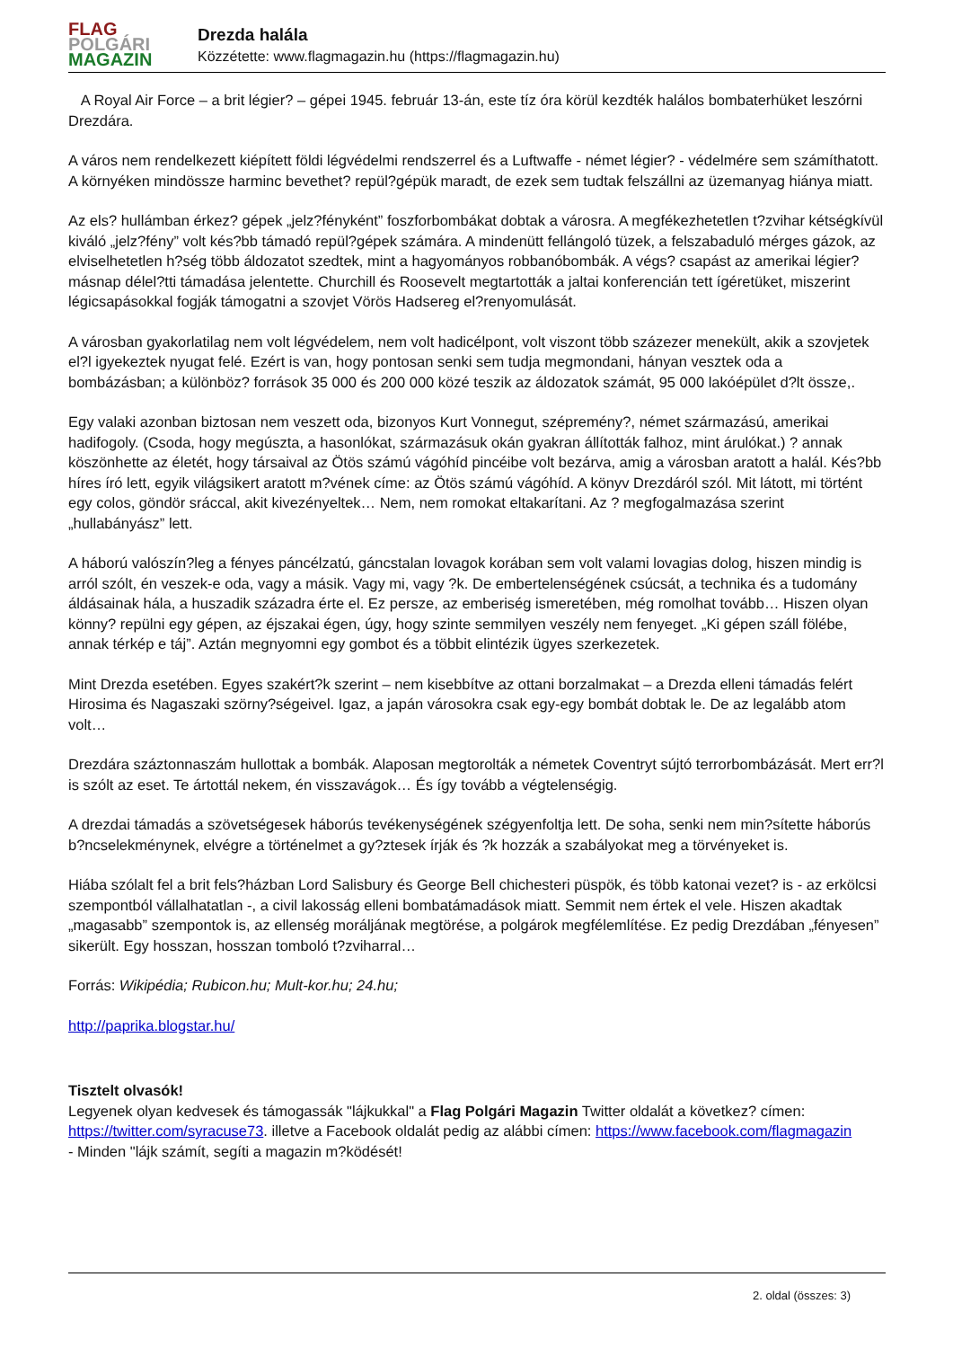FLAG
POLGÁRI
MAGAZIN
Drezda halála
Közzétette: www.flagmagazin.hu (https://flagmagazin.hu)
A Royal Air Force – a brit légier? – gépei 1945. február 13-án, este tíz óra körül kezdték halálos bombaterhüket leszórni Drezdára.
A város nem rendelkezett kiépített földi légvédelmi rendszerrel és a Luftwaffe - német légier? - védelmére sem számíthatott. A környéken mindössze harminc bevethet? repül?gépük maradt, de ezek sem tudtak felszállni az üzemanyag hiánya miatt.
Az els? hullámban érkez? gépek „jelz?fényként” foszforbombákat dobtak a városra. A megfékezhetetlen t?zvihar kétségkívül kiváló „jelz?fény” volt kés?bb támadó repül?gépek számára. A mindenütt fellángoló tüzek, a felszabaduló mérges gázok, az elviselhetetlen h?ség több áldozatot szedtek, mint a hagyományos robbanóbombák. A végs? csapást az amerikai légier? másnap délel?tti támadása jelentette. Churchill és Roosevelt megtartották a jaltai konferencián tett ígéretüket, miszerint légicsapásokkal fogják támogatni a szovjet Vörös Hadsereg el?renyomulását.
A városban gyakorlatilag nem volt légvédelem, nem volt hadicélpont, volt viszont több százezer menekült, akik a szovjetek el?l igyekeztek nyugat felé. Ezért is van, hogy pontosan senki sem tudja megmondani, hányan vesztek oda a bombázásban; a különböz? források 35 000 és 200 000 közé teszik az áldozatok számát, 95 000 lakóépület d?lt össze,.
Egy valaki azonban biztosan nem veszett oda, bizonyos Kurt Vonnegut, szépremény?, német származású, amerikai hadifogoly. (Csoda, hogy megúszta, a hasonlókat, származásuk okán gyakran állították falhoz, mint árulókat.) ? annak köszönhette az életét, hogy társaival az Ötös számú vágóhíd pincéibe volt bezárva, amig a városban aratott a halál. Kés?bb híres író lett, egyik világsikert aratott m?vének címe: az Ötös számú vágóhíd. A könyv Drezdáról szól. Mit látott, mi történt egy colos, göndör sráccal, akit kivezényeltek… Nem, nem romokat eltakarítani. Az ? megfogalmazása szerint „hullabányász” lett.
A háború valószín?leg a fényes páncélzatú, gáncstalan lovagok korában sem volt valami lovagias dolog, hiszen mindig is arról szólt, én veszek-e oda, vagy a másik. Vagy mi, vagy ?k. De embertelenségének csúcsát, a technika és a tudomány áldásainak hála, a huszadik századra érte el. Ez persze, az emberiség ismeretében, még romolhat tovább… Hiszen olyan könny? repülni egy gépen, az éjszakai égen, úgy, hogy szinte semmilyen veszély nem fenyeget. „Ki gépen száll fölébe, annak térkép e táj”. Aztán megnyomni egy gombot és a többit elintézik ügyes szerkezetek.
Mint Drezda esetében. Egyes szakért?k szerint – nem kisebbítve az ottani borzalmakat – a Drezda elleni támadás felért Hirosima és Nagaszaki szörny?ségeivel. Igaz, a japán városokra csak egy-egy bombát dobtak le. De az legalább atom volt…
Drezdára száztonnaszám hullottak a bombák. Alaposan megtorolták a németek Coventryt sújtó terrorbombázását. Mert err?l is szólt az eset. Te ártottál nekem, én visszavágok… És így tovább a végtelenségig.
A drezdai támadás a szövetségesek háborús tevékenységének szégyenfoltja lett. De soha, senki nem min?sítette háborús b?ncselekménynek, elvégre a történelmet a gy?ztesek írják és ?k hozzák a szabályokat meg a törvényeket is.
Hiába szólalt fel a brit fels?házban Lord Salisbury és George Bell chichesteri püspök, és több katonai vezet? is - az erkölcsi szempontból vállalhatatlan -, a civil lakosság elleni bombatámadások miatt. Semmit nem értek el vele. Hiszen akadtak „magasabb” szempontok is, az ellenség moráljának megtörése, a polgárok megfélemlítése. Ez pedig Drezdában „fényesen” sikerült. Egy hosszan, hosszan tomboló t?zviharral…
Forrás: Wikipédia; Rubicon.hu; Mult-kor.hu; 24.hu;
http://paprika.blogstar.hu/
Tisztelt olvasók!
Legyenek olyan kedvesek és támogassák "lájkukkal" a Flag Polgári Magazin Twitter oldalát a következ? címen: https://twitter.com/syracuse73. illetve a Facebook oldalát pedig az alábbi címen: https://www.facebook.com/flagmagazin
- Minden "lájk számít, segíti a magazin m?ködését!
2. oldal (összes: 3)